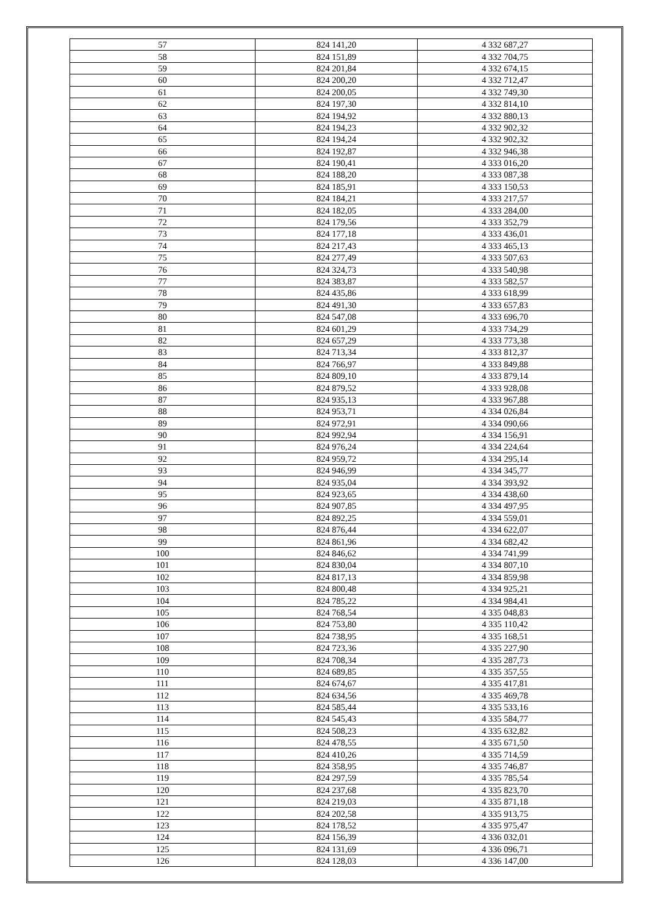| 57 | 824 141,20 | 4 332 687,27 |
| 58 | 824 151,89 | 4 332 704,75 |
| 59 | 824 201,84 | 4 332 674,15 |
| 60 | 824 200,20 | 4 332 712,47 |
| 61 | 824 200,05 | 4 332 749,30 |
| 62 | 824 197,30 | 4 332 814,10 |
| 63 | 824 194,92 | 4 332 880,13 |
| 64 | 824 194,23 | 4 332 902,32 |
| 65 | 824 194,24 | 4 332 902,32 |
| 66 | 824 192,87 | 4 332 946,38 |
| 67 | 824 190,41 | 4 333 016,20 |
| 68 | 824 188,20 | 4 333 087,38 |
| 69 | 824 185,91 | 4 333 150,53 |
| 70 | 824 184,21 | 4 333 217,57 |
| 71 | 824 182,05 | 4 333 284,00 |
| 72 | 824 179,56 | 4 333 352,79 |
| 73 | 824 177,18 | 4 333 436,01 |
| 74 | 824 217,43 | 4 333 465,13 |
| 75 | 824 277,49 | 4 333 507,63 |
| 76 | 824 324,73 | 4 333 540,98 |
| 77 | 824 383,87 | 4 333 582,57 |
| 78 | 824 435,86 | 4 333 618,99 |
| 79 | 824 491,30 | 4 333 657,83 |
| 80 | 824 547,08 | 4 333 696,70 |
| 81 | 824 601,29 | 4 333 734,29 |
| 82 | 824 657,29 | 4 333 773,38 |
| 83 | 824 713,34 | 4 333 812,37 |
| 84 | 824 766,97 | 4 333 849,88 |
| 85 | 824 809,10 | 4 333 879,14 |
| 86 | 824 879,52 | 4 333 928,08 |
| 87 | 824 935,13 | 4 333 967,88 |
| 88 | 824 953,71 | 4 334 026,84 |
| 89 | 824 972,91 | 4 334 090,66 |
| 90 | 824 992,94 | 4 334 156,91 |
| 91 | 824 976,24 | 4 334 224,64 |
| 92 | 824 959,72 | 4 334 295,14 |
| 93 | 824 946,99 | 4 334 345,77 |
| 94 | 824 935,04 | 4 334 393,92 |
| 95 | 824 923,65 | 4 334 438,60 |
| 96 | 824 907,85 | 4 334 497,95 |
| 97 | 824 892,25 | 4 334 559,01 |
| 98 | 824 876,44 | 4 334 622,07 |
| 99 | 824 861,96 | 4 334 682,42 |
| 100 | 824 846,62 | 4 334 741,99 |
| 101 | 824 830,04 | 4 334 807,10 |
| 102 | 824 817,13 | 4 334 859,98 |
| 103 | 824 800,48 | 4 334 925,21 |
| 104 | 824 785,22 | 4 334 984,41 |
| 105 | 824 768,54 | 4 335 048,83 |
| 106 | 824 753,80 | 4 335 110,42 |
| 107 | 824 738,95 | 4 335 168,51 |
| 108 | 824 723,36 | 4 335 227,90 |
| 109 | 824 708,34 | 4 335 287,73 |
| 110 | 824 689,85 | 4 335 357,55 |
| 111 | 824 674,67 | 4 335 417,81 |
| 112 | 824 634,56 | 4 335 469,78 |
| 113 | 824 585,44 | 4 335 533,16 |
| 114 | 824 545,43 | 4 335 584,77 |
| 115 | 824 508,23 | 4 335 632,82 |
| 116 | 824 478,55 | 4 335 671,50 |
| 117 | 824 410,26 | 4 335 714,59 |
| 118 | 824 358,95 | 4 335 746,87 |
| 119 | 824 297,59 | 4 335 785,54 |
| 120 | 824 237,68 | 4 335 823,70 |
| 121 | 824 219,03 | 4 335 871,18 |
| 122 | 824 202,58 | 4 335 913,75 |
| 123 | 824 178,52 | 4 335 975,47 |
| 124 | 824 156,39 | 4 336 032,01 |
| 125 | 824 131,69 | 4 336 096,71 |
| 126 | 824 128,03 | 4 336 147,00 |